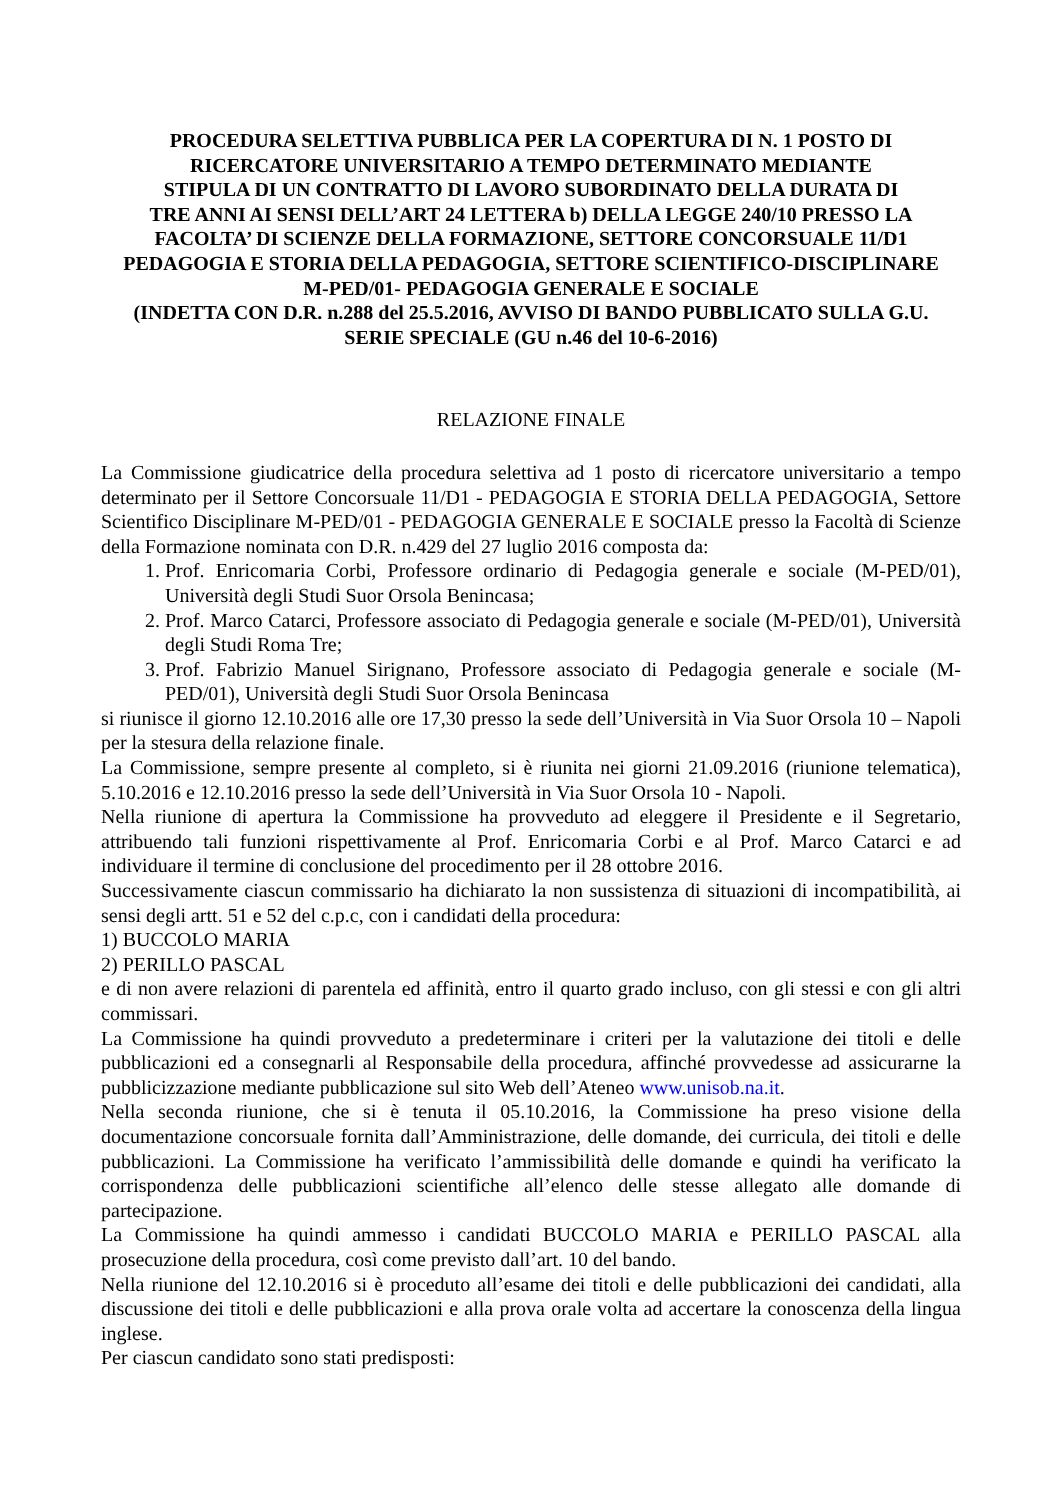PROCEDURA SELETTIVA PUBBLICA PER LA COPERTURA DI N. 1 POSTO DI
RICERCATORE UNIVERSITARIO A TEMPO DETERMINATO MEDIANTE
STIPULA DI UN CONTRATTO DI LAVORO SUBORDINATO DELLA DURATA DI
TRE ANNI AI SENSI DELL’ART 24 LETTERA b) DELLA LEGGE 240/10 PRESSO LA
FACOLTA’ DI SCIENZE DELLA FORMAZIONE, SETTORE CONCORSUALE 11/D1
PEDAGOGIA E STORIA DELLA PEDAGOGIA, SETTORE SCIENTIFICO-DISCIPLINARE
M-PED/01- PEDAGOGIA GENERALE E SOCIALE
(INDETTA CON D.R. n.288 del 25.5.2016, AVVISO DI BANDO PUBBLICATO SULLA G.U.
SERIE SPECIALE (GU n.46 del 10-6-2016)
RELAZIONE FINALE
La Commissione giudicatrice della procedura selettiva ad 1 posto di ricercatore universitario a tempo determinato per il Settore Concorsuale 11/D1 - PEDAGOGIA E STORIA DELLA PEDAGOGIA, Settore Scientifico Disciplinare M-PED/01 - PEDAGOGIA GENERALE E SOCIALE presso la Facoltà di Scienze della Formazione nominata con D.R. n.429 del 27 luglio 2016 composta da:
1. Prof. Enricomaria Corbi, Professore ordinario di Pedagogia generale e sociale (M-PED/01), Università degli Studi Suor Orsola Benincasa;
2. Prof. Marco Catarci, Professore associato di Pedagogia generale e sociale (M-PED/01), Università degli Studi Roma Tre;
3. Prof. Fabrizio Manuel Sirignano, Professore associato di Pedagogia generale e sociale (M-PED/01), Università degli Studi Suor Orsola Benincasa
si riunisce il giorno 12.10.2016 alle ore 17,30 presso la sede dell’Università in Via Suor Orsola 10 – Napoli per la stesura della relazione finale.
La Commissione, sempre presente al completo, si è riunita nei giorni 21.09.2016 (riunione telematica), 5.10.2016 e 12.10.2016 presso la sede dell’Università in Via Suor Orsola 10 - Napoli.
Nella riunione di apertura la Commissione ha provveduto ad eleggere il Presidente e il Segretario, attribuendo tali funzioni rispettivamente al Prof. Enricomaria Corbi e al Prof. Marco Catarci e ad individuare il termine di conclusione del procedimento per il 28 ottobre 2016.
Successivamente ciascun commissario ha dichiarato la non sussistenza di situazioni di incompatibilità, ai sensi degli artt. 51 e 52 del c.p.c, con i candidati della procedura:
1) BUCCOLO MARIA
2) PERILLO PASCAL
e di non avere relazioni di parentela ed affinità, entro il quarto grado incluso, con gli stessi e con gli altri commissari.
La Commissione ha quindi provveduto a predeterminare i criteri per la valutazione dei titoli e delle pubblicazioni ed a consegnarli al Responsabile della procedura, affinché provvedesse ad assicurarne la pubblicizzazione mediante pubblicazione sul sito Web dell’Ateneo www.unisob.na.it.
Nella seconda riunione, che si è tenuta il 05.10.2016, la Commissione ha preso visione della documentazione concorsuale fornita dall’Amministrazione, delle domande, dei curricula, dei titoli e delle pubblicazioni. La Commissione ha verificato l’ammissibilità delle domande e quindi ha verificato la corrispondenza delle pubblicazioni scientifiche all’elenco delle stesse allegato alle domande di partecipazione.
La Commissione ha quindi ammesso i candidati BUCCOLO MARIA e PERILLO PASCAL alla prosecuzione della procedura, così come previsto dall’art. 10 del bando.
Nella riunione del 12.10.2016 si è proceduto all’esame dei titoli e delle pubblicazioni dei candidati, alla discussione dei titoli e delle pubblicazioni e alla prova orale volta ad accertare la conoscenza della lingua inglese.
Per ciascun candidato sono stati predisposti: